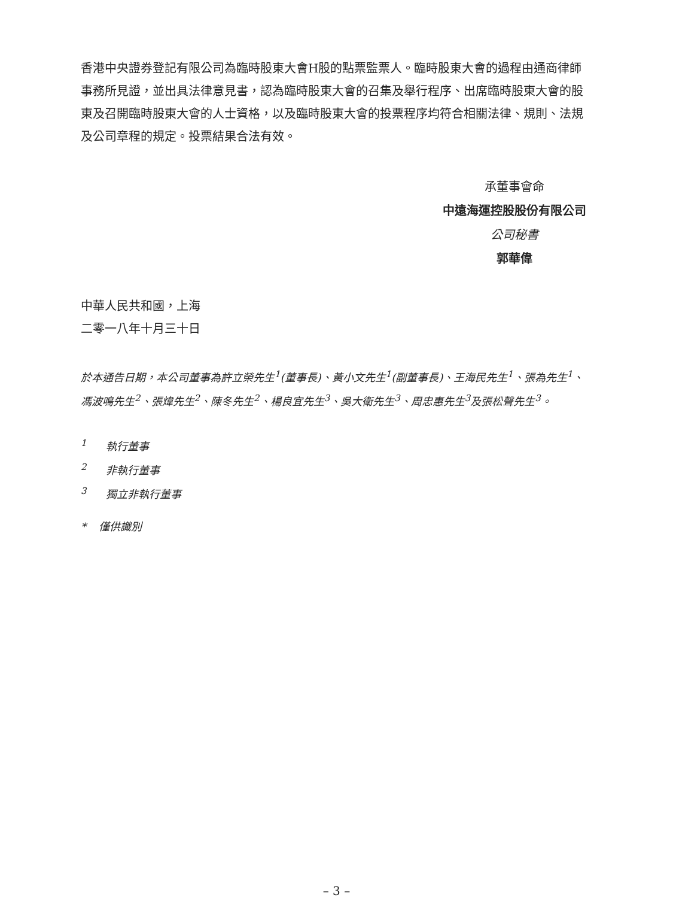香港中央證券登記有限公司為臨時股東大會H股的點票監票人。臨時股東大會的過程由通商律師事務所見證，並出具法律意見書，認為臨時股東大會的召集及舉行程序、出席臨時股東大會的股東及召開臨時股東大會的人士資格，以及臨時股東大會的投票程序均符合相關法律、規則、法規及公司章程的規定。投票結果合法有效。
承董事會命
中遠海運控股股份有限公司
公司秘書
郭華偉
中華人民共和國，上海
二零一八年十月三十日
於本通告日期，本公司董事為許立榮先生<sup>1</sup>(董事長)、黃小文先生<sup>1</sup>(副董事長)、王海民先生<sup>1</sup>、張為先生<sup>1</sup>、馮波鳴先生<sup>2</sup>、張煒先生<sup>2</sup>、陳冬先生<sup>2</sup>、楊良宜先生<sup>3</sup>、吳大衛先生<sup>3</sup>、周忠惠先生<sup>3</sup>及張松聲先生<sup>3</sup>。
<sup>1</sup> 執行董事
<sup>2</sup> 非執行董事
<sup>3</sup> 獨立非執行董事
* 僅供識別
– 3 –